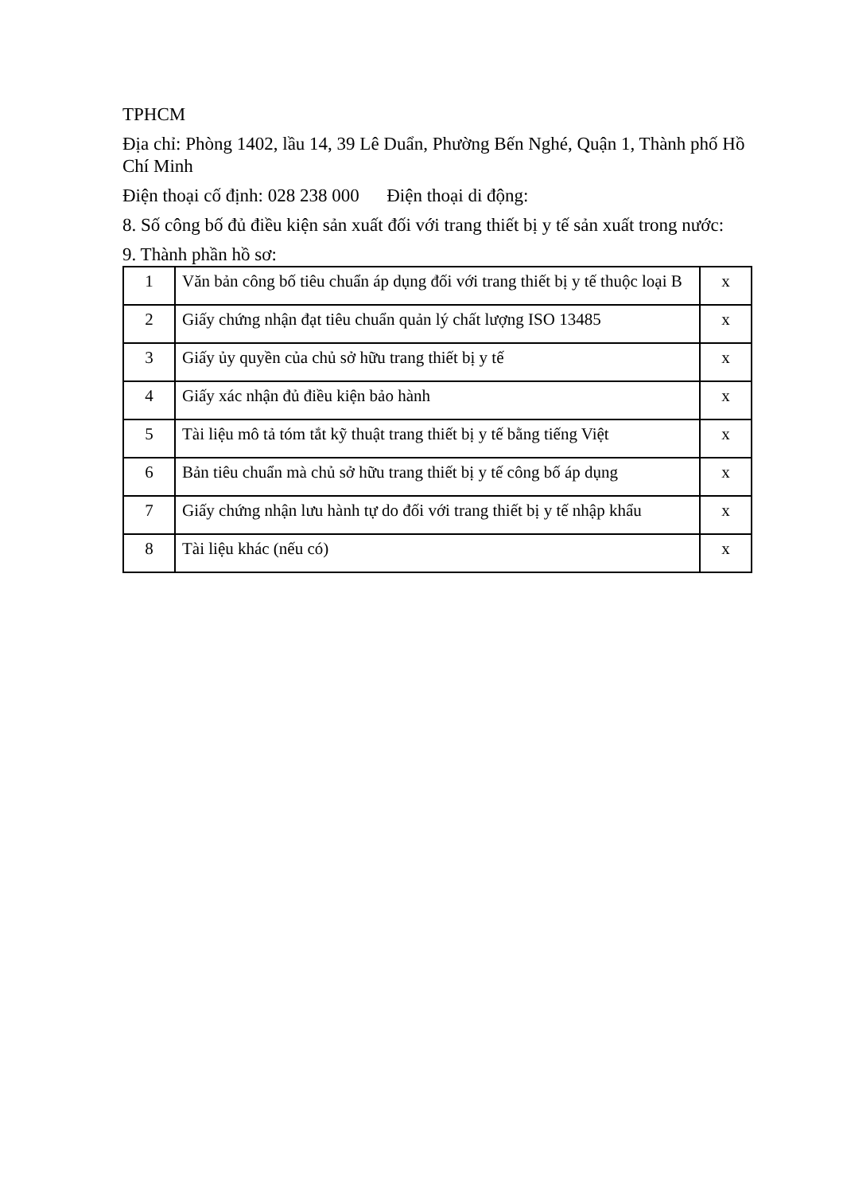TPHCM
Địa chỉ: Phòng 1402, lầu 14, 39 Lê Duẩn, Phường Bến Nghé, Quận 1, Thành phố Hồ Chí Minh
Điện thoại cố định: 028 238 000 Điện thoại di động:
8. Số công bố đủ điều kiện sản xuất đối với trang thiết bị y tế sản xuất trong nước:
9. Thành phần hồ sơ:
| 1 | Văn bản công bố tiêu chuẩn áp dụng đối với trang thiết bị y tế thuộc loại B | x |
| 2 | Giấy chứng nhận đạt tiêu chuẩn quản lý chất lượng ISO 13485 | x |
| 3 | Giấy ủy quyền của chủ sở hữu trang thiết bị y tế | x |
| 4 | Giấy xác nhận đủ điều kiện bảo hành | x |
| 5 | Tài liệu mô tả tóm tắt kỹ thuật trang thiết bị y tế bằng tiếng Việt | x |
| 6 | Bản tiêu chuẩn mà chủ sở hữu trang thiết bị y tế công bố áp dụng | x |
| 7 | Giấy chứng nhận lưu hành tự do đối với trang thiết bị y tế nhập khẩu | x |
| 8 | Tài liệu khác (nếu có) | x |